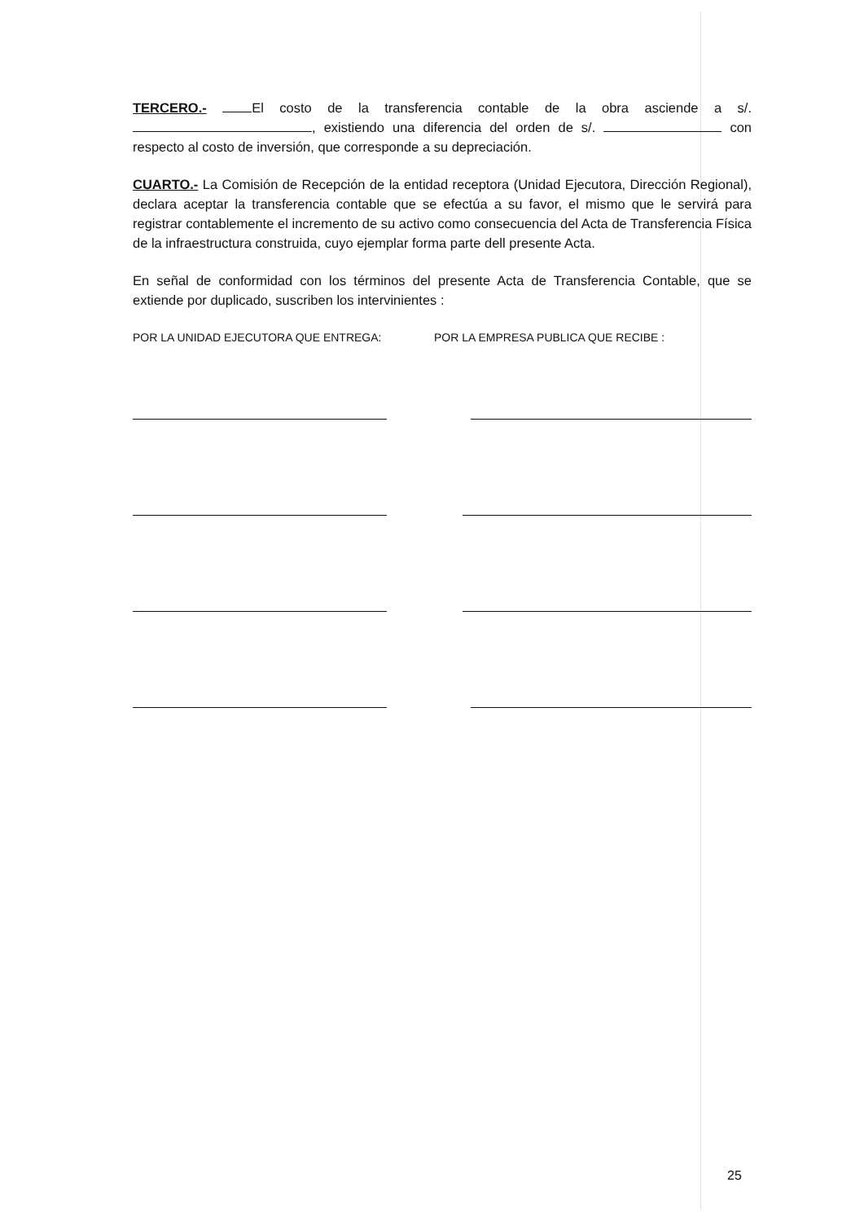TERCERO.- El costo de la transferencia contable de la obra asciende a s/. , existiendo una diferencia del orden de s/. con respecto al costo de inversión, que corresponde a su depreciación.
CUARTO.- La Comisión de Recepción de la entidad receptora (Unidad Ejecutora, Dirección Regional), declara aceptar la transferencia contable que se efectúa a su favor, el mismo que le servirá para registrar contablemente el incremento de su activo como consecuencia del Acta de Transferencia Física de la infraestructura construida, cuyo ejemplar forma parte dell presente Acta.
En señal de conformidad con los términos del presente Acta de Transferencia Contable, que se extiende por duplicado, suscriben los intervinientes :
POR LA UNIDAD EJECUTORA QUE ENTREGA: POR LA EMPRESA PUBLICA QUE RECIBE :
25